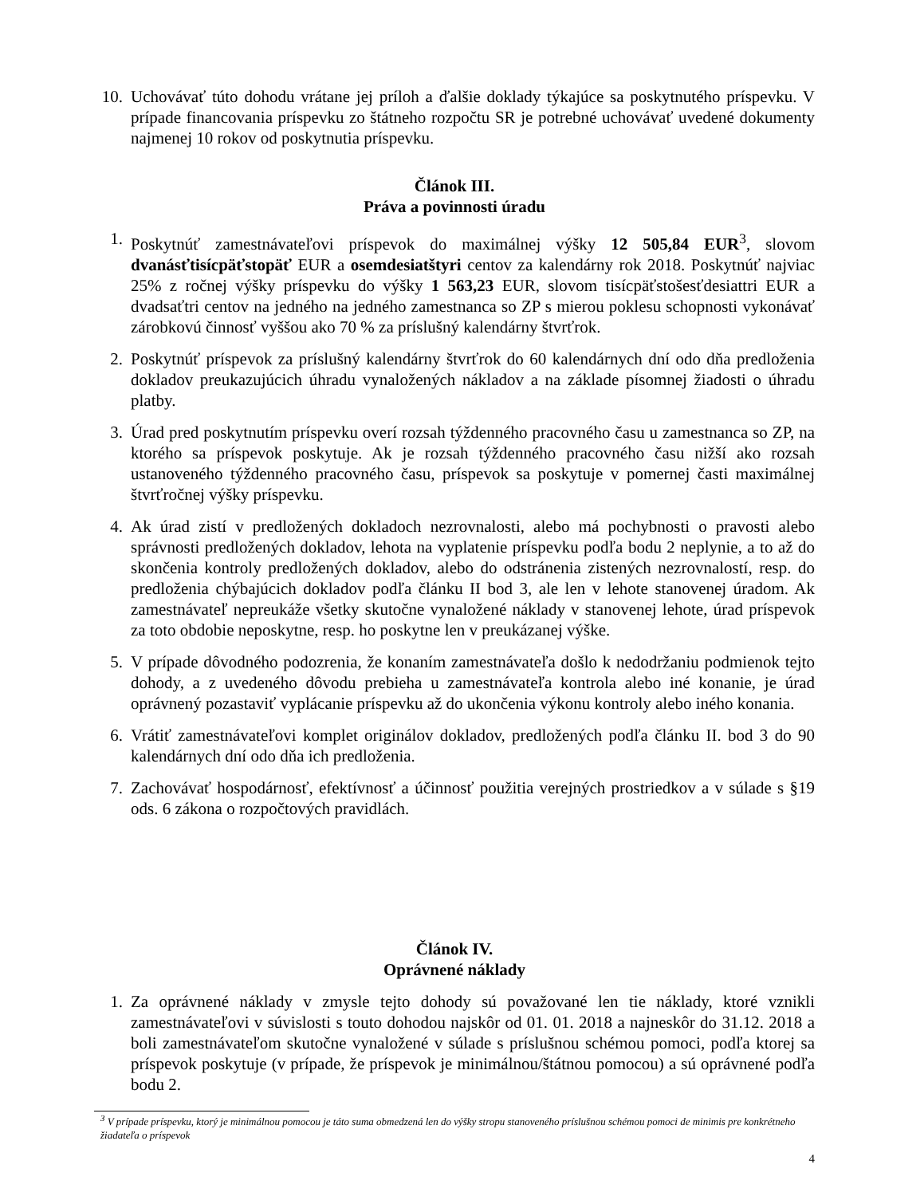10.
Uchovávať túto dohodu vrátane jej príloh a ďalšie doklady týkajúce sa poskytnutého príspevku. V prípade financovania príspevku zo štátneho rozpočtu SR je potrebné uchovávať uvedené dokumenty najmenej 10 rokov od poskytnutia príspevku.
Článok III.
Práva a povinnosti úradu
1. Poskytnúť zamestnávateľovi príspevok do maximálnej výšky 12 505,84 EUR<sup>3</sup>, slovom dvanásťtisícpäťstopäť EUR a osemdesiatštyri centov za kalendárny rok 2018. Poskytnúť najviac 25% z ročnej výšky príspevku do výšky 1 563,23 EUR, slovom tisícpäťstošesťdesiattri EUR a dvadsaťtri centov na jedného na jedného zamestnanca so ZP s mierou poklesu schopnosti vykonávať zárobkovú činnosť vyššou ako 70 % za príslušný kalendárny štvrťrok.
2. Poskytnúť príspevok za príslušný kalendárny štvrťrok do 60 kalendárnych dní odo dňa predloženia dokladov preukazujúcich úhradu vynaložených nákladov a na základe písomnej žiadosti o úhradu platby.
3. Úrad pred poskytnutím príspevku overí rozsah týždenného pracovného času u zamestnanca so ZP, na ktorého sa príspevok poskytuje. Ak je rozsah týždenného pracovného času nižší ako rozsah ustanoveného týždenného pracovného času, príspevok sa poskytuje v pomernej časti maximálnej štvrťročnej výšky príspevku.
4. Ak úrad zistí v predložených dokladoch nezrovnalosti, alebo má pochybnosti o pravosti alebo správnosti predložených dokladov, lehota na vyplatenie príspevku podľa bodu 2 neplynie, a to až do skončenia kontroly predložených dokladov, alebo do odstránenia zistených nezrovnalostí, resp. do predloženia chýbajúcich dokladov podľa článku II bod 3, ale len v lehote stanovenej úradom. Ak zamestnávateľ nepreukáže všetky skutočne vynaložené náklady v stanovenej lehote, úrad príspevok za toto obdobie neposkytne, resp. ho poskytne len v preukázanej výške.
5. V prípade dôvodného podozrenia, že konaním zamestnávateľa došlo k nedodržaniu podmienok tejto dohody, a z uvedeného dôvodu prebieha u zamestnávateľa kontrola alebo iné konanie, je úrad oprávnený pozastaviť vyplácanie príspevku až do ukončenia výkonu kontroly alebo iného konania.
6. Vrátiť zamestnávateľovi komplet originálov dokladov, predložených podľa článku II. bod 3 do 90 kalendárnych dní odo dňa ich predloženia.
7. Zachovávať hospodárnosť, efektívnosť a účinnosť použitia verejných prostriedkov a v súlade s §19 ods. 6 zákona o rozpočtových pravidlách.
Článok IV.
Oprávnené náklady
1. Za oprávnené náklady v zmysle tejto dohody sú považované len tie náklady, ktoré vznikli zamestnávateľovi v súvislosti s touto dohodou najskôr od 01. 01. 2018 a najneskôr do 31.12. 2018 a boli zamestnávateľom skutočne vynaložené v súlade s príslušnou schémou pomoci, podľa ktorej sa príspevok poskytuje (v prípade, že príspevok je minimálnou/štátnou pomocou) a sú oprávnené podľa bodu 2.
<sup>3</sup> V prípade príspevku, ktorý je minimálnou pomocou je táto suma obmedzená len do výšky stropu stanoveného príslušnou schémou pomoci de minimis pre konkrétneho žiadateľa o príspevok
4